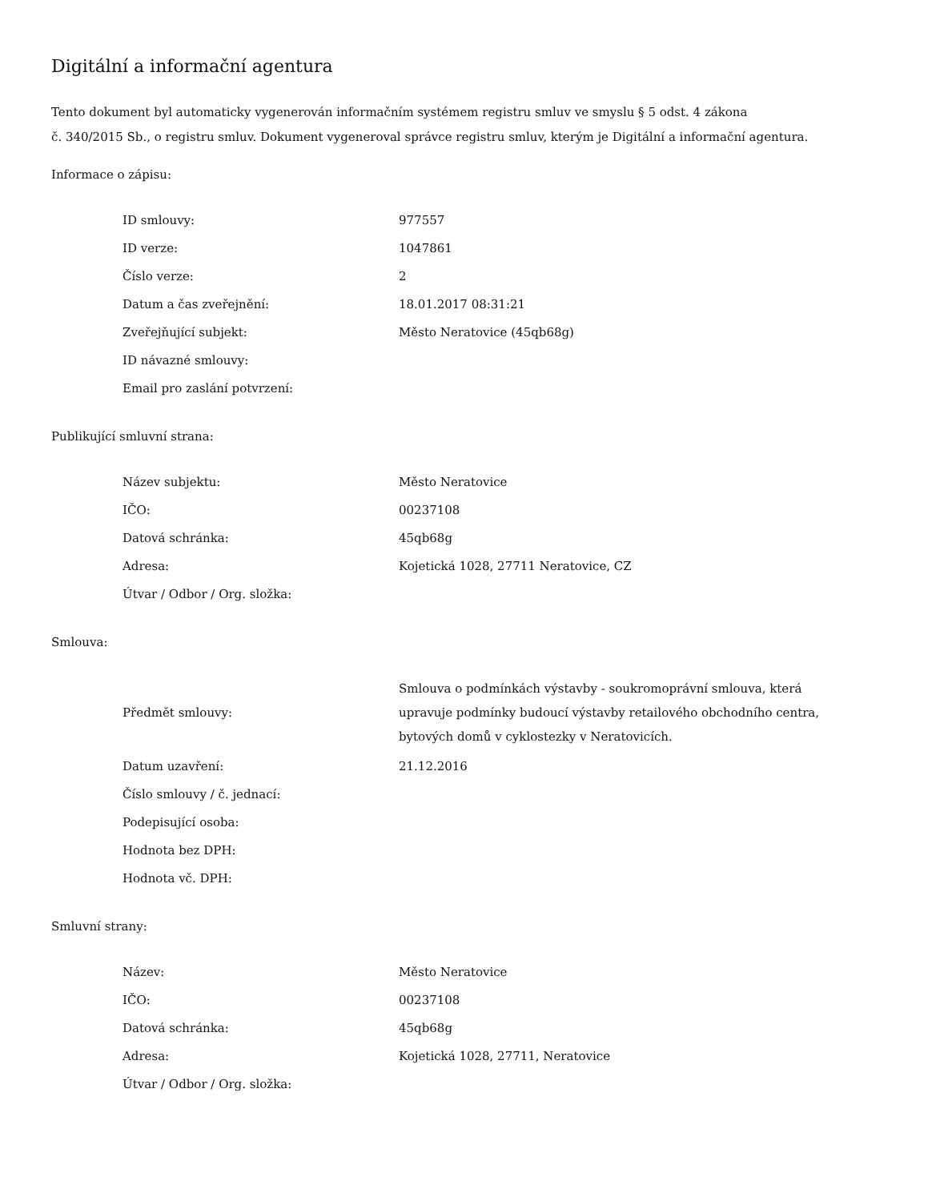Digitální a informační agentura
Tento dokument byl automaticky vygenerován informačním systémem registru smluv ve smyslu § 5 odst. 4 zákona
č. 340/2015 Sb., o registru smluv. Dokument vygeneroval správce registru smluv, kterým je Digitální a informační agentura.
Informace o zápisu:
| ID smlouvy: | 977557 |
| ID verze: | 1047861 |
| Číslo verze: | 2 |
| Datum a čas zveřejnění: | 18.01.2017 08:31:21 |
| Zveřejňující subjekt: | Město Neratovice (45qb68g) |
| ID návazné smlouvy: | |
| Email pro zaslání potvrzení: | |
Publikující smluvní strana:
| Název subjektu: | Město Neratovice |
| IČO: | 00237108 |
| Datová schránka: | 45qb68g |
| Adresa: | Kojetická 1028, 27711 Neratovice, CZ |
| Útvar / Odbor / Org. složka: | |
Smlouva:
| Předmět smlouvy: | Smlouva o podmínkách výstavby - soukromoprávní smlouva, která upravuje podmínky budoucí výstavby retailového obchodního centra, bytových domů v cyklostezky v Neratovicích. |
| Datum uzavření: | 21.12.2016 |
| Číslo smlouvy / č. jednací: | |
| Podepisující osoba: | |
| Hodnota bez DPH: | |
| Hodnota vč. DPH: | |
Smluvní strany:
| Název: | Město Neratovice |
| IČO: | 00237108 |
| Datová schránka: | 45qb68g |
| Adresa: | Kojetická 1028, 27711, Neratovice |
| Útvar / Odbor / Org. složka: | |